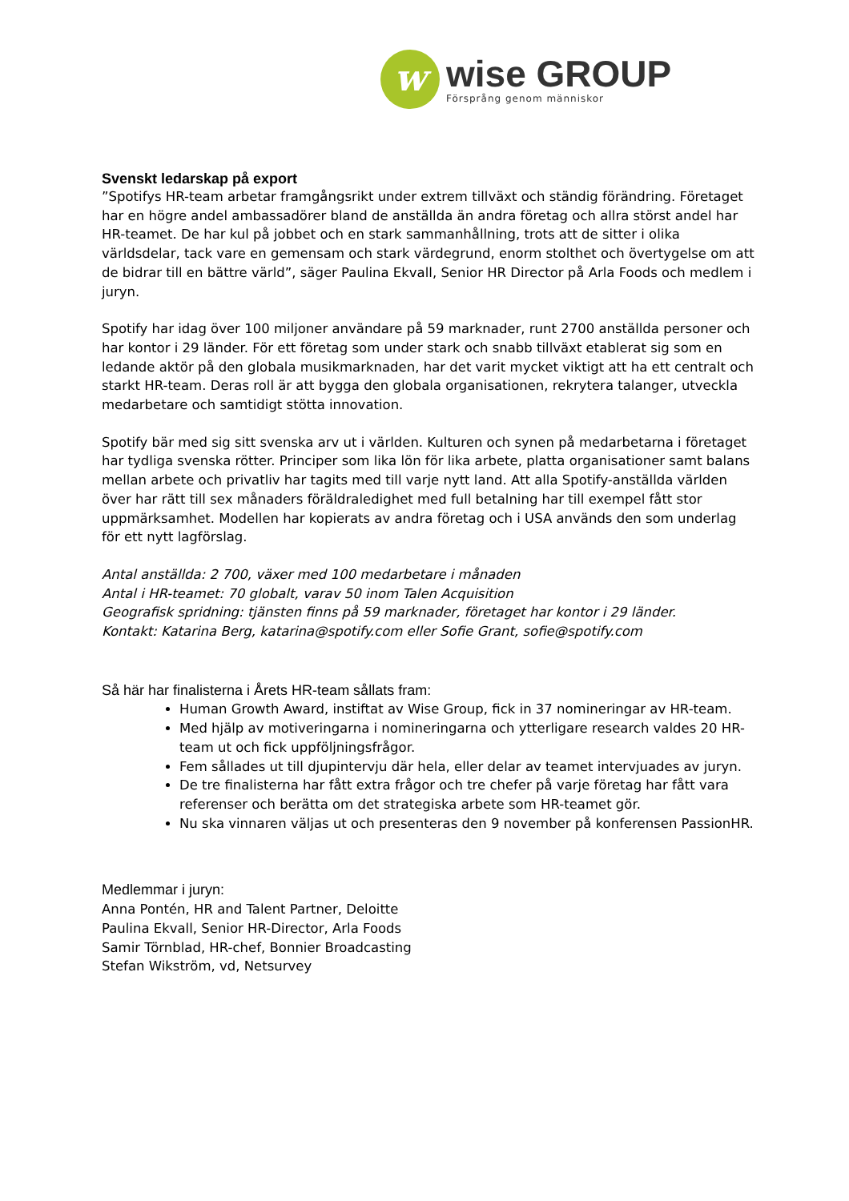w
wise GROUP
Försprång genom människor
Svenskt ledarskap på export
”Spotifys HR-team arbetar framgångsrikt under extrem tillväxt och ständig förändring. Företaget har en högre andel ambassadörer bland de anställda än andra företag och allra störst andel har HR-teamet. De har kul på jobbet och en stark sammanhållning, trots att de sitter i olika världsdelar, tack vare en gemensam och stark värdegrund, enorm stolthet och övertygelse om att de bidrar till en bättre värld”, säger Paulina Ekvall, Senior HR Director på Arla Foods och medlem i juryn.
Spotify har idag över 100 miljoner användare på 59 marknader, runt 2700 anställda personer och har kontor i 29 länder. För ett företag som under stark och snabb tillväxt etablerat sig som en ledande aktör på den globala musikmarknaden, har det varit mycket viktigt att ha ett centralt och starkt HR-team. Deras roll är att bygga den globala organisationen, rekrytera talanger, utveckla medarbetare och samtidigt stötta innovation.
Spotify bär med sig sitt svenska arv ut i världen. Kulturen och synen på medarbetarna i företaget har tydliga svenska rötter. Principer som lika lön för lika arbete, platta organisationer samt balans mellan arbete och privatliv har tagits med till varje nytt land. Att alla Spotify-anställda världen över har rätt till sex månaders föräldraledighet med full betalning har till exempel fått stor uppmärksamhet. Modellen har kopierats av andra företag och i USA används den som underlag för ett nytt lagförslag.
Antal anställda: 2 700, växer med 100 medarbetare i månaden
Antal i HR-teamet: 70 globalt, varav 50 inom Talen Acquisition
Geografisk spridning: tjänsten finns på 59 marknader, företaget har kontor i 29 länder.
Kontakt: Katarina Berg, katarina@spotify.com eller Sofie Grant, sofie@spotify.com
Så här har finalisterna i Årets HR-team sållats fram:
Human Growth Award, instiftat av Wise Group, fick in 37 nomineringar av HR-team.
Med hjälp av motiveringarna i nomineringarna och ytterligare research valdes 20 HR-team ut och fick uppföljningsfrågor.
Fem sållades ut till djupintervju där hela, eller delar av teamet intervjuades av juryn.
De tre finalisterna har fått extra frågor och tre chefer på varje företag har fått vara referenser och berätta om det strategiska arbete som HR-teamet gör.
Nu ska vinnaren väljas ut och presenteras den 9 november på konferensen PassionHR.
Medlemmar i juryn:
Anna Pontén, HR and Talent Partner, Deloitte
Paulina Ekvall, Senior HR-Director, Arla Foods
Samir Törnblad, HR-chef, Bonnier Broadcasting
Stefan Wikström, vd, Netsurvey